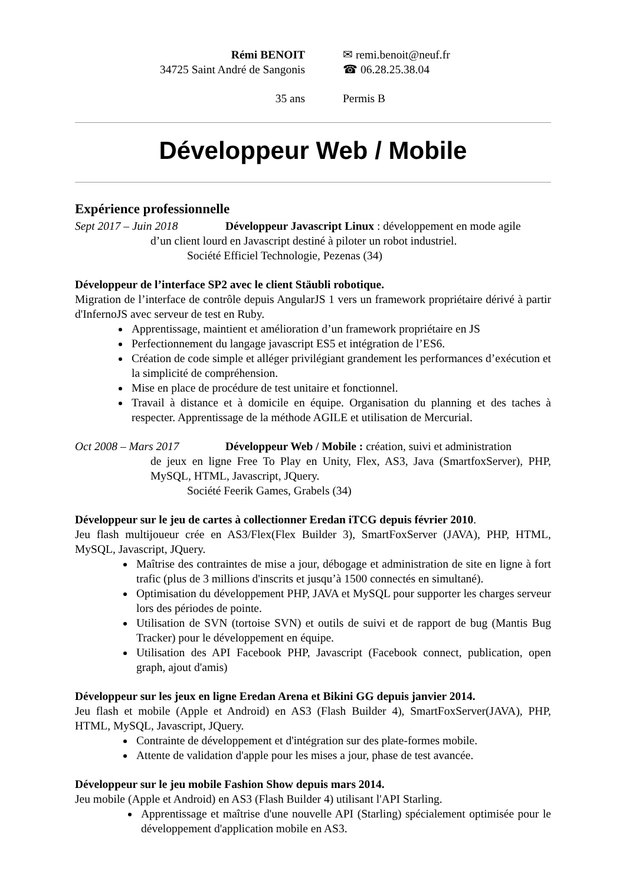Rémi BENOIT
34725 Saint André de Sangonis
✉ remi.benoit@neuf.fr
☎ 06.28.25.38.04
35 ans
Permis B
Développeur Web / Mobile
Expérience professionnelle
Sept 2017 – Juin 2018
Développeur Javascript Linux : développement en mode agile
d’un client lourd en Javascript destiné à piloter un robot industriel.
Société Efficiel Technologie, Pezenas (34)
Développeur de l’interface SP2 avec le client Stäubli robotique.
Migration de l’interface de contrôle depuis AngularJS 1 vers un framework propriétaire dérivé à partir d'InfernoJS avec serveur de test en Ruby.
Apprentissage, maintient et amélioration d’un framework propriétaire en JS
Perfectionnement du langage javascript ES5 et intégration de l’ES6.
Création de code simple et alléger privilégiant grandement les performances d’exécution et la simplicité de compréhension.
Mise en place de procédure de test unitaire et fonctionnel.
Travail à distance et à domicile en équipe. Organisation du planning et des taches à respecter. Apprentissage de la méthode AGILE et utilisation de Mercurial.
Oct 2008 – Mars 2017
Développeur Web / Mobile : création, suivi et administration
de jeux en ligne Free To Play en Unity, Flex, AS3, Java (SmartfoxServer), PHP, MySQL, HTML, Javascript, JQuery.
Société Feerik Games, Grabels (34)
Développeur sur le jeu de cartes à collectionner Eredan iTCG depuis février 2010.
Jeu flash multijoueur crée en AS3/Flex(Flex Builder 3), SmartFoxServer (JAVA), PHP, HTML, MySQL, Javascript, JQuery.
Maîtrise des contraintes de mise a jour, débogage et administration de site en ligne à fort trafic (plus de 3 millions d'inscrits et jusqu’à 1500 connectés en simultané).
Optimisation du développement PHP, JAVA et MySQL pour supporter les charges serveur lors des périodes de pointe.
Utilisation de SVN (tortoise SVN) et outils de suivi et de rapport de bug (Mantis Bug Tracker) pour le développement en équipe.
Utilisation des API Facebook PHP, Javascript (Facebook connect, publication, open graph, ajout d'amis)
Développeur sur les jeux en ligne Eredan Arena et Bikini GG depuis janvier 2014.
Jeu flash et mobile (Apple et Android) en AS3 (Flash Builder 4), SmartFoxServer(JAVA), PHP, HTML, MySQL, Javascript, JQuery.
Contrainte de développement et d'intégration sur des plate-formes mobile.
Attente de validation d'apple pour les mises a jour, phase de test avancée.
Développeur sur le jeu mobile Fashion Show depuis mars 2014.
Jeu mobile (Apple et Android) en AS3 (Flash Builder 4) utilisant l'API Starling.
Apprentissage et maîtrise d'une nouvelle API (Starling) spécialement optimisée pour le développement d'application mobile en AS3.